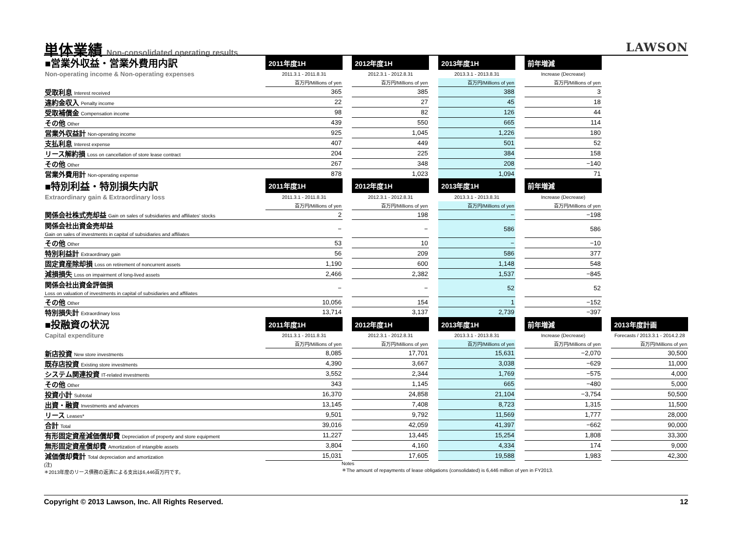単体業績 Non-consolidated operating results
LAWSON
| ■営業外収益・営業外費用内訳 | 2011年度1H | | 2012年度1H | | 2013年度1H | | 前年増減 | | |
| Non-operating income & Non-operating expenses | 2011.3.1 - 2011.8.31 | | 2012.3.1 - 2012.8.31 | | 2013.3.1 - 2013.8.31 | | Increase (Decrease) | | |
| | 百万円/Millions of yen | | 百万円/Millions of yen | | 百万円/Millions of yen | | 百万円/Millions of yen | | |
| 受取利息 Interest received | 365 | | 385 | | 388 | | 3 | | |
| 違約金収入 Penalty income | 22 | | 27 | | 45 | | 18 | | |
| 受取補償金 Compensation income | 98 | | 82 | | 126 | | 44 | | |
| その他 Other | 439 | | 550 | | 665 | | 114 | | |
| 営業外収益計 Non-operating income | 925 | | 1,045 | | 1,226 | | 180 | | |
| 支払利息 Interest expense | 407 | | 449 | | 501 | | 52 | | |
| リース解約損 Loss on cancellation of store lease contract | 204 | | 225 | | 384 | | 158 | | |
| その他 Other | 267 | | 348 | | 208 | | −140 | | |
| 営業外費用計 Non-operating expense | 878 | | 1,023 | | 1,094 | | 71 | | |
| ■特別利益・特別損失内訳 | 2011年度1H | | 2012年度1H | | 2013年度1H | | 前年増減 | | |
| Extraordinary gain & Extraordinary loss | 2011.3.1 - 2011.8.31 | | 2012.3.1 - 2012.8.31 | | 2013.3.1 - 2013.8.31 | | Increase (Decrease) | | |
| | 百万円/Millions of yen | | 百万円/Millions of yen | | 百万円/Millions of yen | | 百万円/Millions of yen | | |
| 関係会社株式売却益 Gain on sales of subsidiaries and affiliates' stocks | 2 | | 198 | | − | | −198 | | |
| 関係会社出資金売却益 Gain on sales of investments in capital of subsidiaries and affiliates | − | | − | | 586 | | 586 | | |
| その他 Other | 53 | | 10 | | − | | −10 | | |
| 特別利益計 Extraordinary gain | 56 | | 209 | | 586 | | 377 | | |
| 固定資産除却損 Loss on retirement of noncurrent assets | 1,190 | | 600 | | 1,148 | | 548 | | |
| 減損損失 Loss on impairment of long-lived assets | 2,466 | | 2,382 | | 1,537 | | −845 | | |
| 関係会社出資金評価損 Loss on valuation of investments in capital of subsidiaries and affiliates | − | | − | | 52 | | 52 | | |
| その他 Other | 10,056 | | 154 | | 1 | | −152 | | |
| 特別損失計 Extraordinary loss | 13,714 | | 3,137 | | 2,739 | | −397 | | |
| ■投融資の状況 | 2011年度1H | | 2012年度1H | | 2013年度1H | | 前年増減 | | 2013年度計画 |
| Capital expenditure | 2011.3.1 - 2011.8.31 | | 2012.3.1 - 2012.8.31 | | 2013.3.1 - 2013.8.31 | | Increase (Decrease) | | Forecasts / 2013.3.1 - 2014.2.28 |
| | 百万円/Millions of yen | | 百万円/Millions of yen | | 百万円/Millions of yen | | 百万円/Millions of yen | | 百万円/Millions of yen |
| 新店投資 New store investments | 8,085 | | 17,701 | | 15,631 | | −2,070 | | 30,500 |
| 既存店投資 Existing store investments | 4,390 | | 3,667 | | 3,038 | | −629 | | 11,000 |
| システム関連投資 IT-related investments | 3,552 | | 2,344 | | 1,769 | | −575 | | 4,000 |
| その他 Other | 343 | | 1,145 | | 665 | | −480 | | 5,000 |
| 投資小計 Subtotal | 16,370 | | 24,858 | | 21,104 | | −3,754 | | 50,500 |
| 出資・融資 Investments and advances | 13,145 | | 7,408 | | 8,723 | | 1,315 | | 11,500 |
| リース Leases* | 9,501 | | 9,792 | | 11,569 | | 1,777 | | 28,000 |
| 合計 Total | 39,016 | | 42,059 | | 41,397 | | −662 | | 90,000 |
| 有形固定資産減価償却費 Depreciation of property and store equipment | 11,227 | | 13,445 | | 15,254 | | 1,808 | | 33,300 |
| 無形固定資産償却費 Amortization of intangible assets | 3,804 | | 4,160 | | 4,334 | | 174 | | 9,000 |
| 減価償却費計 Total depreciation and amortization | 15,031 | | 17,605 | | 19,588 | | 1,983 | | 42,300 |
(注)
＊2013年度のリース債務の返済による支出は6,446百万円です。
Notes
＊The amount of repayments of lease obligations (consolidated) is 6,446 million of yen in FY2013.
Copyright © 2013 Lawson, Inc. All Rights Reserved. 12